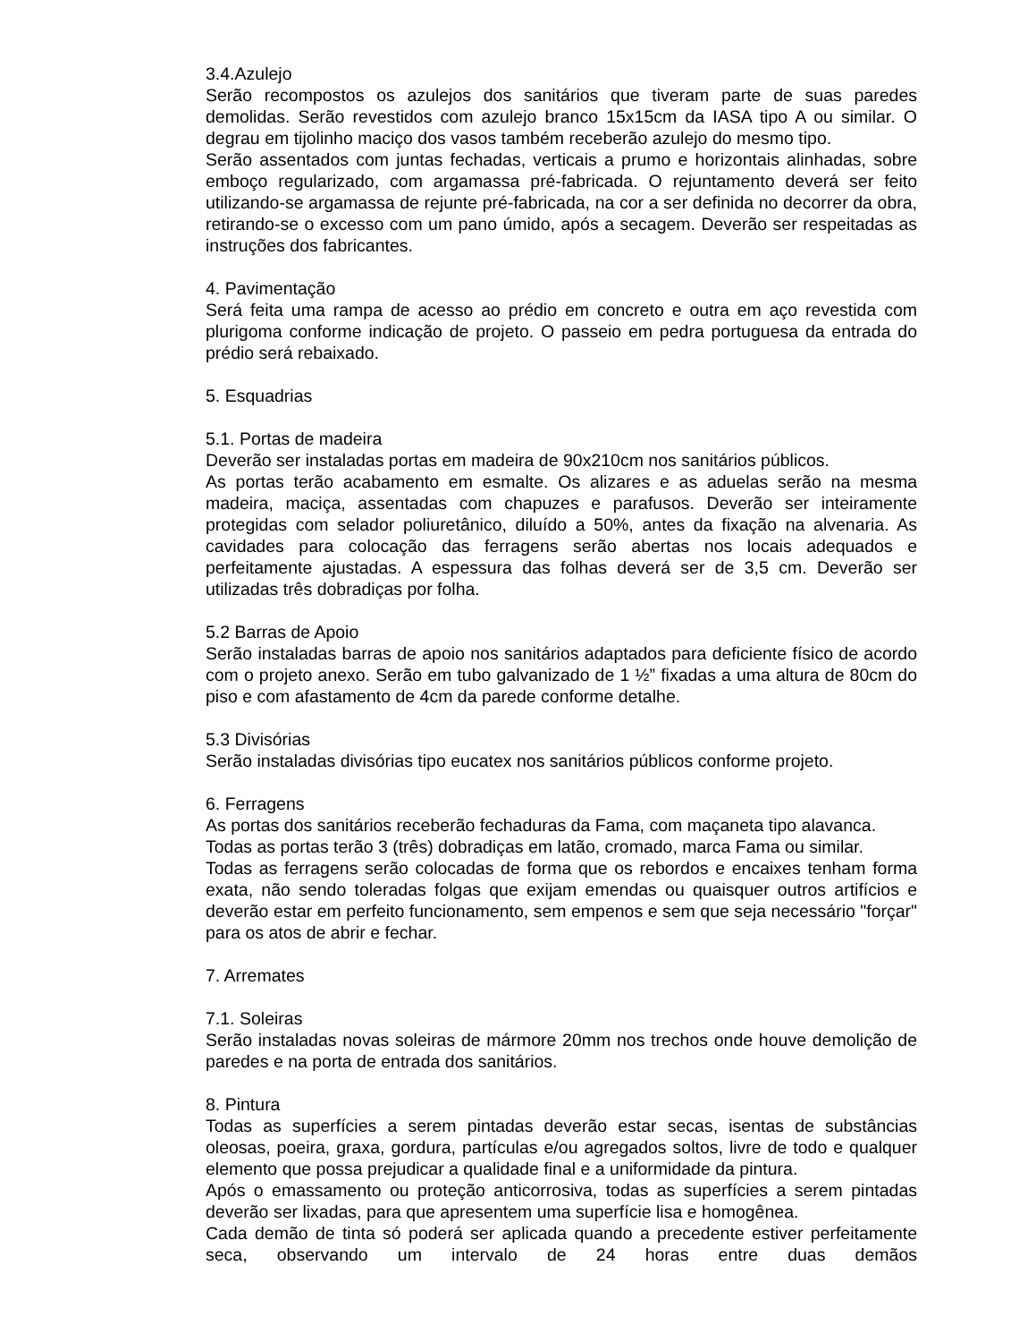3.4.Azulejo
Serão recompostos os azulejos dos sanitários que tiveram parte de suas paredes demolidas. Serão revestidos com azulejo branco 15x15cm da IASA tipo A ou similar. O degrau em tijolinho maciço dos vasos também receberão azulejo do mesmo tipo.
Serão assentados com juntas fechadas, verticais a prumo e horizontais alinhadas, sobre emboço regularizado, com argamassa pré-fabricada. O rejuntamento deverá ser feito utilizando-se argamassa de rejunte pré-fabricada, na cor a ser definida no decorrer da obra, retirando-se o excesso com um pano úmido, após a secagem. Deverão ser respeitadas as instruções dos fabricantes.
4. Pavimentação
Será feita uma rampa de acesso ao prédio em concreto e outra em aço revestida com plurigoma conforme indicação de projeto. O passeio em pedra portuguesa da entrada do prédio será rebaixado.
5. Esquadrias
5.1. Portas de madeira
Deverão ser instaladas portas em madeira de 90x210cm nos sanitários públicos.
As portas terão acabamento em esmalte. Os alizares e as aduelas serão na mesma madeira, maciça, assentadas com chapuzes e parafusos. Deverão ser inteiramente protegidas com selador poliuretânico, diluído a 50%, antes da fixação na alvenaria. As cavidades para colocação das ferragens serão abertas nos locais adequados e perfeitamente ajustadas. A espessura das folhas deverá ser de 3,5 cm. Deverão ser utilizadas três dobradiças por folha.
5.2 Barras de Apoio
Serão instaladas barras de apoio nos sanitários adaptados para deficiente físico de acordo com o projeto anexo. Serão em tubo galvanizado de 1 ½” fixadas a uma altura de 80cm do piso e com afastamento de 4cm da parede conforme detalhe.
5.3 Divisórias
Serão instaladas divisórias tipo eucatex nos sanitários públicos conforme projeto.
6. Ferragens
As portas dos sanitários receberão fechaduras da Fama, com maçaneta tipo alavanca.
Todas as portas terão 3 (três) dobradiças em latão, cromado, marca Fama ou similar.
Todas as ferragens serão colocadas de forma que os rebordos e encaixes tenham forma exata, não sendo toleradas folgas que exijam emendas ou quaisquer outros artifícios e deverão estar em perfeito funcionamento, sem empenos e sem que seja necessário "forçar" para os atos de abrir e fechar.
7. Arremates
7.1. Soleiras
Serão instaladas novas soleiras de mármore 20mm nos trechos onde houve demolição de paredes e na porta de entrada dos sanitários.
8. Pintura
Todas as superfícies a serem pintadas deverão estar secas, isentas de substâncias oleosas, poeira, graxa, gordura, partículas e/ou agregados soltos, livre de todo e qualquer elemento que possa prejudicar a qualidade final e a uniformidade da pintura.
Após o emassamento ou proteção anticorrosiva, todas as superfícies a serem pintadas deverão ser lixadas, para que apresentem uma superfície lisa e homogênea.
Cada demão de tinta só poderá ser aplicada quando a precedente estiver perfeitamente seca, observando um intervalo de 24 horas entre duas demãos